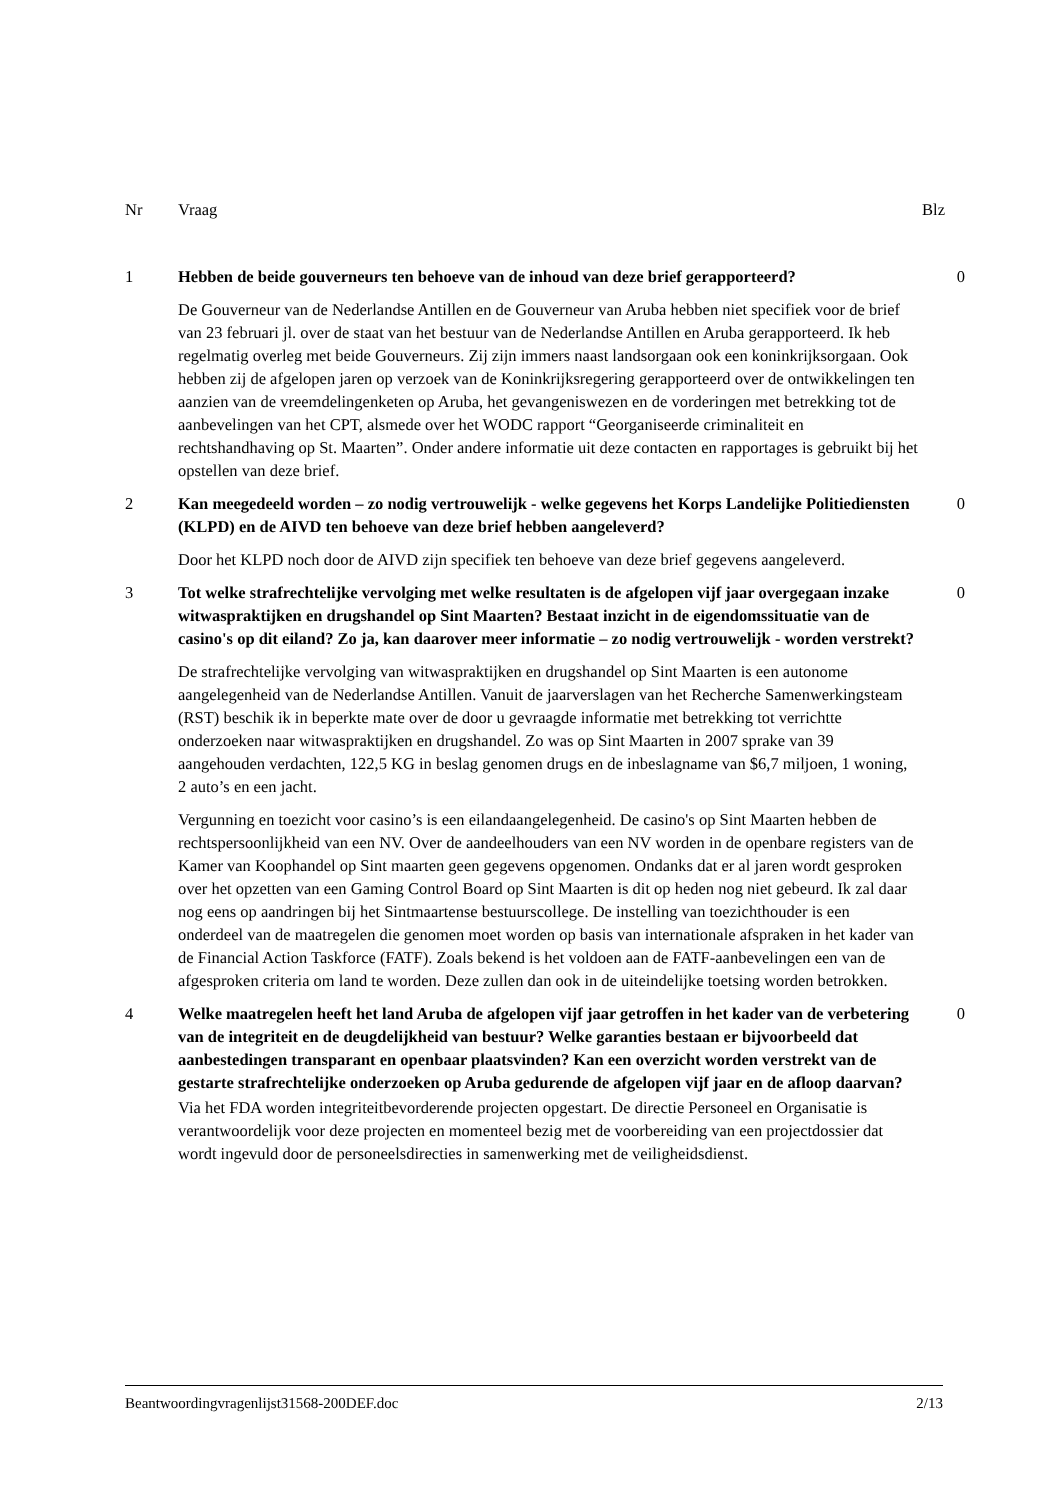Nr Vraag Blz
1 Hebben de beide gouverneurs ten behoeve van de inhoud van deze brief gerapporteerd?
0
De Gouverneur van de Nederlandse Antillen en de Gouverneur van Aruba hebben niet specifiek voor de brief van 23 februari jl. over de staat van het bestuur van de Nederlandse Antillen en Aruba gerapporteerd. Ik heb regelmatig overleg met beide Gouverneurs. Zij zijn immers naast landsorgaan ook een koninkrijksorgaan. Ook hebben zij de afgelopen jaren op verzoek van de Koninkrijksregering gerapporteerd over de ontwikkelingen ten aanzien van de vreemdelingenketen op Aruba, het gevangeniswezen en de vorderingen met betrekking tot de aanbevelingen van het CPT, alsmede over het WODC rapport “Georganiseerde criminaliteit en rechtshandhaving op St. Maarten”. Onder andere informatie uit deze contacten en rapportages is gebruikt bij het opstellen van deze brief.
2 Kan meegedeeld worden – zo nodig vertrouwelijk - welke gegevens het Korps Landelijke Politiediensten (KLPD) en de AIVD ten behoeve van deze brief hebben aangeleverd?
0
Door het KLPD noch door de AIVD zijn specifiek ten behoeve van deze brief gegevens aangeleverd.
3 Tot welke strafrechtelijke vervolging met welke resultaten is de afgelopen vijf jaar overgegaan inzake witwaspraktijken en drugshandel op Sint Maarten? Bestaat inzicht in de eigendomssituatie van de casino's op dit eiland? Zo ja, kan daarover meer informatie – zo nodig vertrouwelijk - worden verstrekt?
0
De strafrechtelijke vervolging van witwaspraktijken en drugshandel op Sint Maarten is een autonome aangelegenheid van de Nederlandse Antillen. Vanuit de jaarverslagen van het Recherche Samenwerkingsteam (RST) beschik ik in beperkte mate over de door u gevraagde informatie met betrekking tot verrichtte onderzoeken naar witwaspraktijken en drugshandel. Zo was op Sint Maarten in 2007 sprake van 39 aangehouden verdachten, 122,5 KG in beslag genomen drugs en de inbeslagname van $6,7 miljoen, 1 woning, 2 auto’s en een jacht.
Vergunning en toezicht voor casino’s is een eilandaangelegenheid. De casino's op Sint Maarten hebben de rechtspersoonlijkheid van een NV. Over de aandeelhouders van een NV worden in de openbare registers van de Kamer van Koophandel op Sint maarten geen gegevens opgenomen. Ondanks dat er al jaren wordt gesproken over het opzetten van een Gaming Control Board op Sint Maarten is dit op heden nog niet gebeurd. Ik zal daar nog eens op aandringen bij het Sintmaartense bestuurscollege. De instelling van toezichthouder is een onderdeel van de maatregelen die genomen moet worden op basis van internationale afspraken in het kader van de Financial Action Taskforce (FATF). Zoals bekend is het voldoen aan de FATF-aanbevelingen een van de afgesproken criteria om land te worden. Deze zullen dan ook in de uiteindelijke toetsing worden betrokken.
4 Welke maatregelen heeft het land Aruba de afgelopen vijf jaar getroffen in het kader van de verbetering van de integriteit en de deugdelijkheid van bestuur? Welke garanties bestaan er bijvoorbeeld dat aanbestedingen transparant en openbaar plaatsvinden? Kan een overzicht worden verstrekt van de gestarte strafrechtelijke onderzoeken op Aruba gedurende de afgelopen vijf jaar en de afloop daarvan?
0
Via het FDA worden integriteitbevorderende projecten opgestart. De directie Personeel en Organisatie is verantwoordelijk voor deze projecten en momenteel bezig met de voorbereiding van een projectdossier dat wordt ingevuld door de personeelsdirecties in samenwerking met de veiligheidsdienst.
Beantwoordingvragenlijst31568-200DEF.doc 2/13